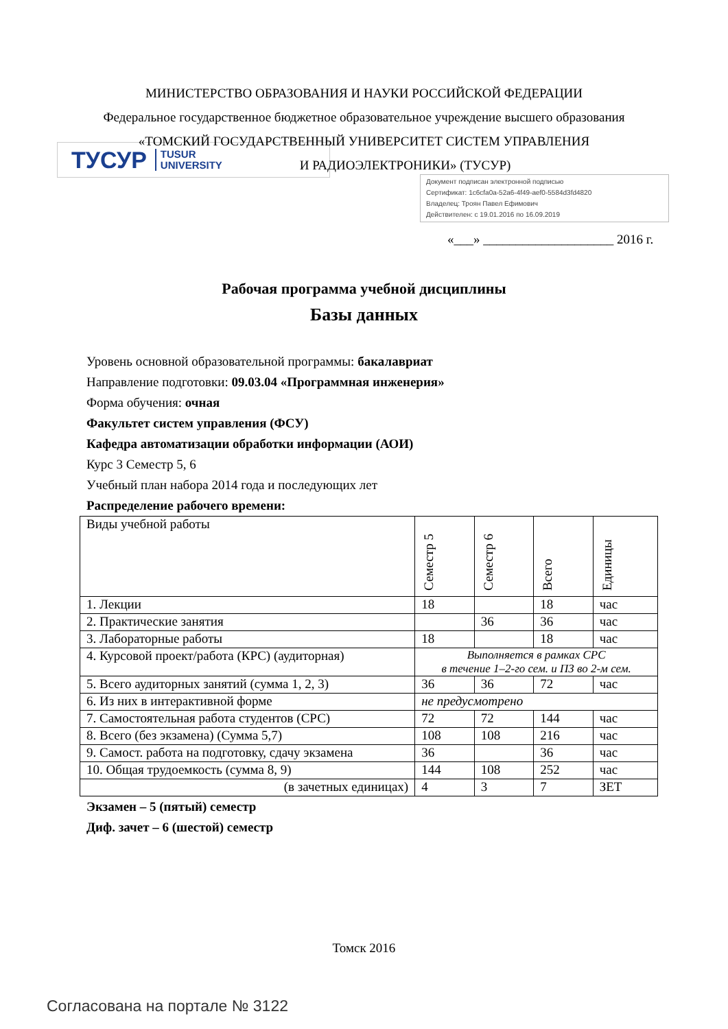МИНИСТЕРСТВО ОБРАЗОВАНИЯ И НАУКИ РОССИЙСКОЙ ФЕДЕРАЦИИ
Федеральное государственное бюджетное образовательное учреждение высшего образования
«ТОМСКИЙ ГОСУДАРСТВЕННЫЙ УНИВЕРСИТЕТ СИСТЕМ УПРАВЛЕНИЯ
И РАДИОЭЛЕКТРОНИКИ» (ТУСУР)
ТУСУР TUSUR
UNIVERSITY
Документ подписан электронной подписью
Сертификат: 1c6cfa0a-52a6-4f49-aef0-5584d3fd4820
Владелец: Троян Павел Ефимович
Действителен: с 19.01.2016 по 16.09.2019
«___» ____________________ 2016 г.
Рабочая программа учебной дисциплины
Базы данных
Уровень основной образовательной программы: бакалавриат
Направление подготовки: 09.03.04 «Программная инженерия»
Форма обучения: очная
Факультет систем управления (ФСУ)
Кафедра автоматизации обработки информации (АОИ)
Курс 3 Семестр 5, 6
Учебный план набора 2014 года и последующих лет
Распределение рабочего времени:
| Виды учебной работы | Семестр 5 | Семестр 6 | Всего | Единицы |
| --- | --- | --- | --- | --- |
| 1. Лекции | 18 | | 18 | час |
| 2. Практические занятия | | 36 | 36 | час |
| 3. Лабораторные работы | 18 | | 18 | час |
| 4. Курсовой проект/работа (КРС) (аудиторная) | Выполняется в рамках СРС в течение 1–2-го сем. и ПЗ во 2-м сем. | | | |
| 5. Всего аудиторных занятий (сумма 1, 2, 3) | 36 | 36 | 72 | час |
| 6. Из них в интерактивной форме | не предусмотрено | | | |
| 7. Самостоятельная работа студентов (СРС) | 72 | 72 | 144 | час |
| 8. Всего (без экзамена) (Сумма 5,7) | 108 | 108 | 216 | час |
| 9. Самост. работа на подготовку, сдачу экзамена | 36 | | 36 | час |
| 10. Общая трудоемкость (сумма 8, 9) | 144 | 108 | 252 | час |
| (в зачетных единицах) | 4 | 3 | 7 | ЗЕТ |
Экзамен – 5 (пятый) семестр
Диф. зачет – 6 (шестой) семестр
Томск 2016
Согласована на портале № 3122